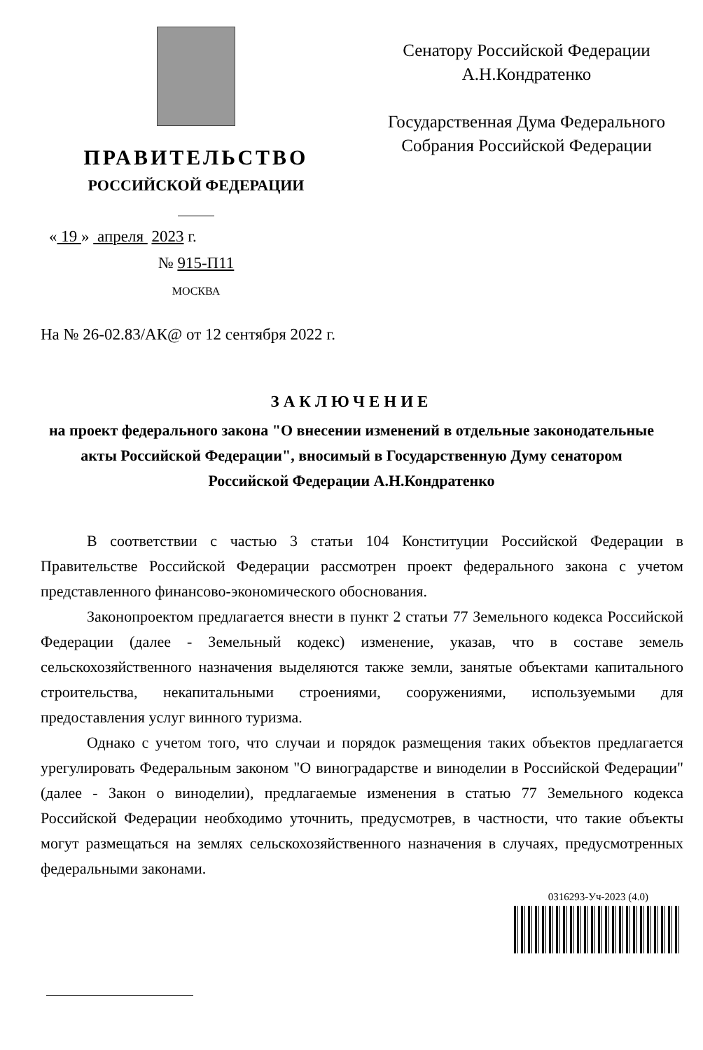ПРАВИТЕЛЬСТВО
РОССИЙСКОЙ ФЕДЕРАЦИИ
« 19 » апреля 2023 г.
№ 915-П11
МОСКВА
Сенатору Российской Федерации
А.Н.Кондратенко
Государственная Дума Федерального
Собрания Российской Федерации
На № 26-02.83/АК@ от 12 сентября 2022 г.
ЗАКЛЮЧЕНИЕ
на проект федерального закона "О внесении изменений в отдельные законодательные акты Российской Федерации", вносимый в Государственную Думу сенатором Российской Федерации А.Н.Кондратенко
В соответствии с частью 3 статьи 104 Конституции Российской Федерации в Правительстве Российской Федерации рассмотрен проект федерального закона с учетом представленного финансово-экономического обоснования.
Законопроектом предлагается внести в пункт 2 статьи 77 Земельного кодекса Российской Федерации (далее - Земельный кодекс) изменение, указав, что в составе земель сельскохозяйственного назначения выделяются также земли, занятые объектами капитального строительства, некапитальными строениями, сооружениями, используемыми для предоставления услуг винного туризма.
Однако с учетом того, что случаи и порядок размещения таких объектов предлагается урегулировать Федеральным законом "О виноградарстве и виноделии в Российской Федерации" (далее - Закон о виноделии), предлагаемые изменения в статью 77 Земельного кодекса Российской Федерации необходимо уточнить, предусмотрев, в частности, что такие объекты могут размещаться на землях сельскохозяйственного назначения в случаях, предусмотренных федеральными законами.
0316293-Уч-2023 (4.0)